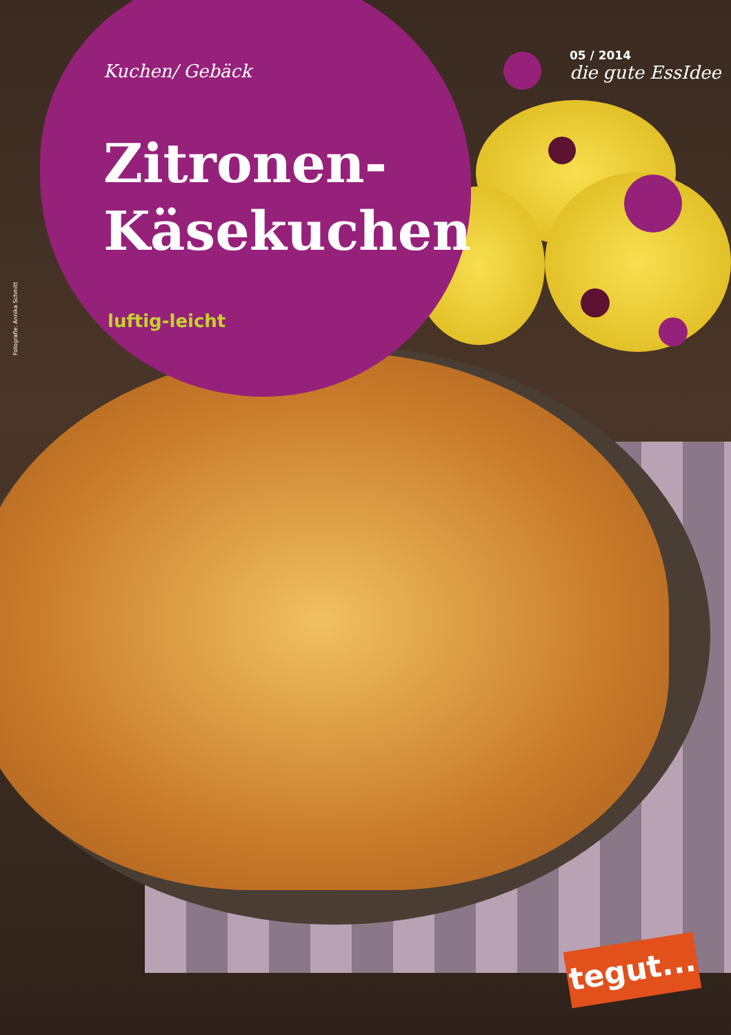Kuchen/ Gebäck
Zitronen-
Käsekuchen
luftig-leicht
05 / 2014
die gute EssIdee
Fotografie: Annika Schmitt
tegut...